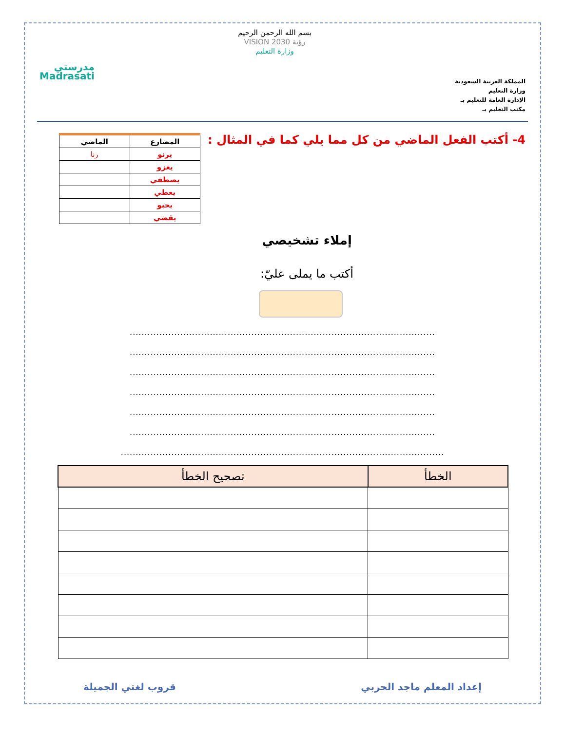المملكة العربية السعودية
وزارة التعليم
الإدارة العامة للتعليم بـ
مكتب التعليم بـ
بسم الله الرحمن الرحيم
رؤية VISION 2030
وزارة التعليم
مدرستي
Madrasati
4- أكتب الفعل الماضي من كل مما يلي كما في المثال :
| المضارع | الماضي |
| --- | --- |
| يرنو | رنا |
| يغزو | |
| يصطفي | |
| يعطي | |
| يحبو | |
| يقضي | |
إملاء تشخيصي
أكتب ما يملى عليّ:
.......................................................................................................
.......................................................................................................
.......................................................................................................
.......................................................................................................
.......................................................................................................
.......................................................................................................
.............................................................................................................
| الخطأ | تصحيح الخطأ |
| --- | --- |
إعداد المعلم ماجد الحربي قروب لغتي الجميلة